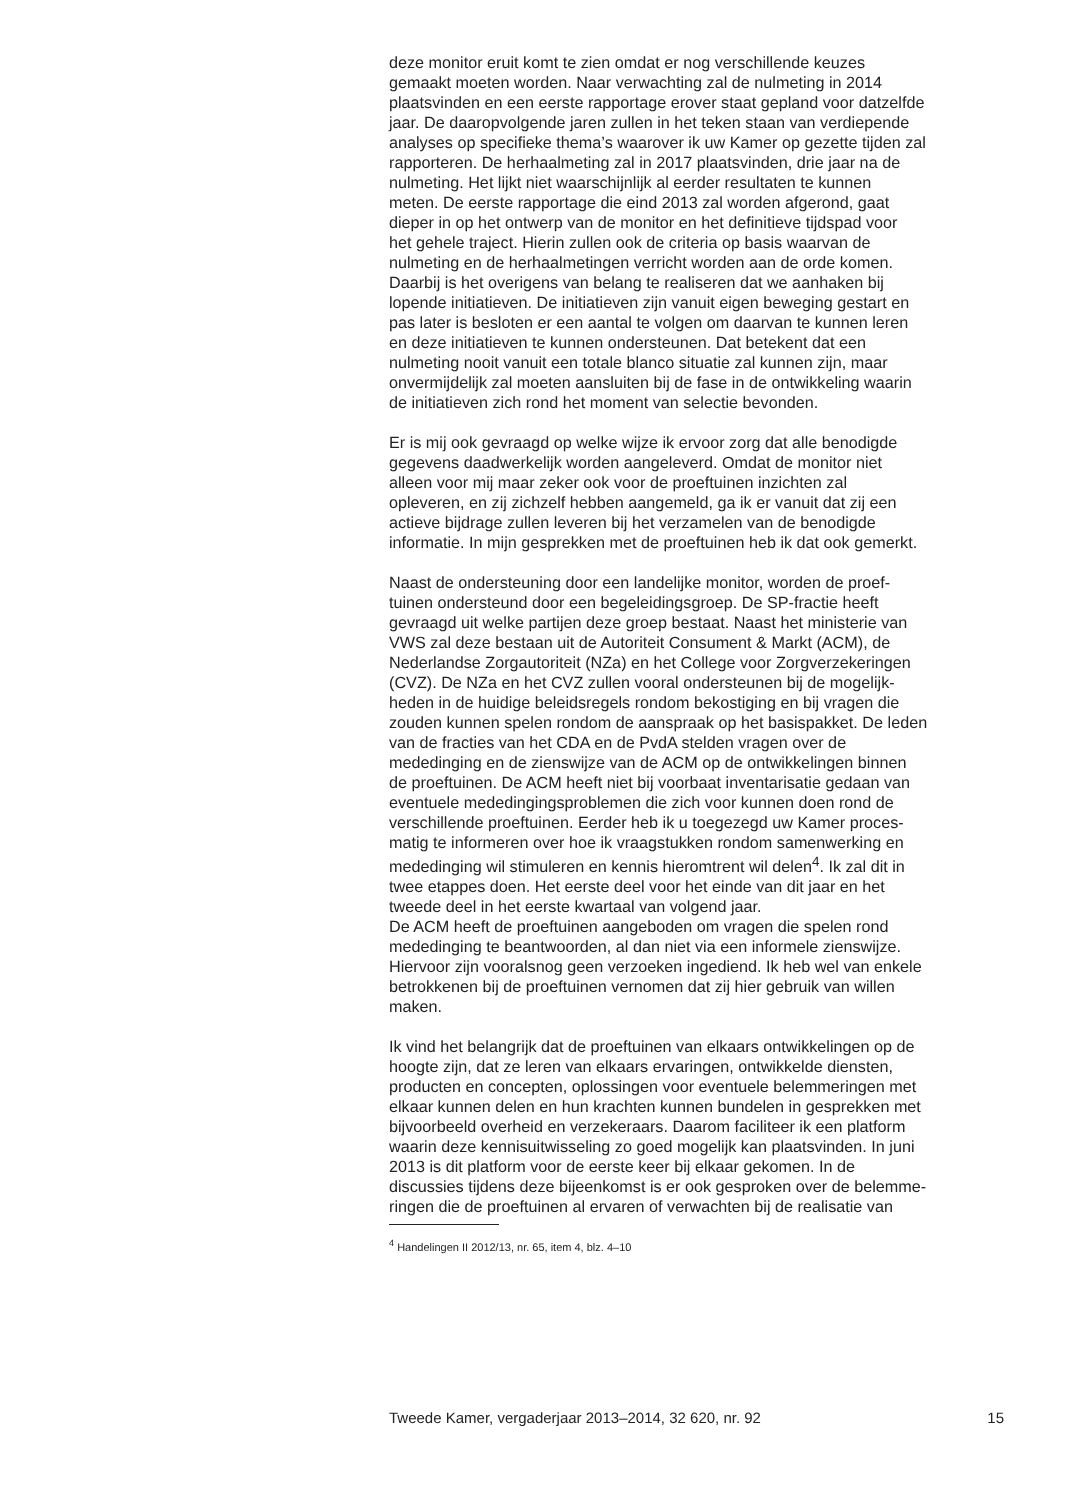deze monitor eruit komt te zien omdat er nog verschillende keuzes gemaakt moeten worden. Naar verwachting zal de nulmeting in 2014 plaatsvinden en een eerste rapportage erover staat gepland voor datzelfde jaar. De daaropvolgende jaren zullen in het teken staan van verdiepende analyses op specifieke thema’s waarover ik uw Kamer op gezette tijden zal rapporteren. De herhaalmeting zal in 2017 plaatsvinden, drie jaar na de nulmeting. Het lijkt niet waarschijnlijk al eerder resultaten te kunnen meten. De eerste rapportage die eind 2013 zal worden afgerond, gaat dieper in op het ontwerp van de monitor en het definitieve tijdspad voor het gehele traject. Hierin zullen ook de criteria op basis waarvan de nulmeting en de herhaalmetingen verricht worden aan de orde komen. Daarbij is het overigens van belang te realiseren dat we aanhaken bij lopende initiatieven. De initiatieven zijn vanuit eigen beweging gestart en pas later is besloten er een aantal te volgen om daarvan te kunnen leren en deze initiatieven te kunnen ondersteunen. Dat betekent dat een nulmeting nooit vanuit een totale blanco situatie zal kunnen zijn, maar onvermijdelijk zal moeten aansluiten bij de fase in de ontwikkeling waarin de initiatieven zich rond het moment van selectie bevonden.
Er is mij ook gevraagd op welke wijze ik ervoor zorg dat alle benodigde gegevens daadwerkelijk worden aangeleverd. Omdat de monitor niet alleen voor mij maar zeker ook voor de proeftuinen inzichten zal opleveren, en zij zichzelf hebben aangemeld, ga ik er vanuit dat zij een actieve bijdrage zullen leveren bij het verzamelen van de benodigde informatie. In mijn gesprekken met de proeftuinen heb ik dat ook gemerkt.
Naast de ondersteuning door een landelijke monitor, worden de proef- tuinen ondersteund door een begeleidingsgroep. De SP-fractie heeft gevraagd uit welke partijen deze groep bestaat. Naast het ministerie van VWS zal deze bestaan uit de Autoriteit Consument & Markt (ACM), de Nederlandse Zorgautoriteit (NZa) en het College voor Zorgverzekeringen (CVZ). De NZa en het CVZ zullen vooral ondersteunen bij de mogelijk- heden in de huidige beleidsregels rondom bekostiging en bij vragen die zouden kunnen spelen rondom de aanspraak op het basispakket. De leden van de fracties van het CDA en de PvdA stelden vragen over de mededinging en de zienswijze van de ACM op de ontwikkelingen binnen de proeftuinen. De ACM heeft niet bij voorbaat inventarisatie gedaan van eventuele mededingingsproblemen die zich voor kunnen doen rond de verschillende proeftuinen. Eerder heb ik u toegezegd uw Kamer proces- matig te informeren over hoe ik vraagstukken rondom samenwerking en mededinging wil stimuleren en kennis hieromtrent wil delen<sup>4</sup>. Ik zal dit in twee etappes doen. Het eerste deel voor het einde van dit jaar en het tweede deel in het eerste kwartaal van volgend jaar. De ACM heeft de proeftuinen aangeboden om vragen die spelen rond mededinging te beantwoorden, al dan niet via een informele zienswijze. Hiervoor zijn vooralsnog geen verzoeken ingediend. Ik heb wel van enkele betrokkenen bij de proeftuinen vernomen dat zij hier gebruik van willen maken.
Ik vind het belangrijk dat de proeftuinen van elkaars ontwikkelingen op de hoogte zijn, dat ze leren van elkaars ervaringen, ontwikkelde diensten, producten en concepten, oplossingen voor eventuele belemmeringen met elkaar kunnen delen en hun krachten kunnen bundelen in gesprekken met bijvoorbeeld overheid en verzekeraars. Daarom faciliteer ik een platform waarin deze kennisuitwisseling zo goed mogelijk kan plaatsvinden. In juni 2013 is dit platform voor de eerste keer bij elkaar gekomen. In de discussies tijdens deze bijeenkomst is er ook gesproken over de belemme- ringen die de proeftuinen al ervaren of verwachten bij de realisatie van
<sup>4</sup> Handelingen II 2012/13, nr. 65, item 4, blz. 4–10
Tweede Kamer, vergaderjaar 2013–2014, 32 620, nr. 92 15